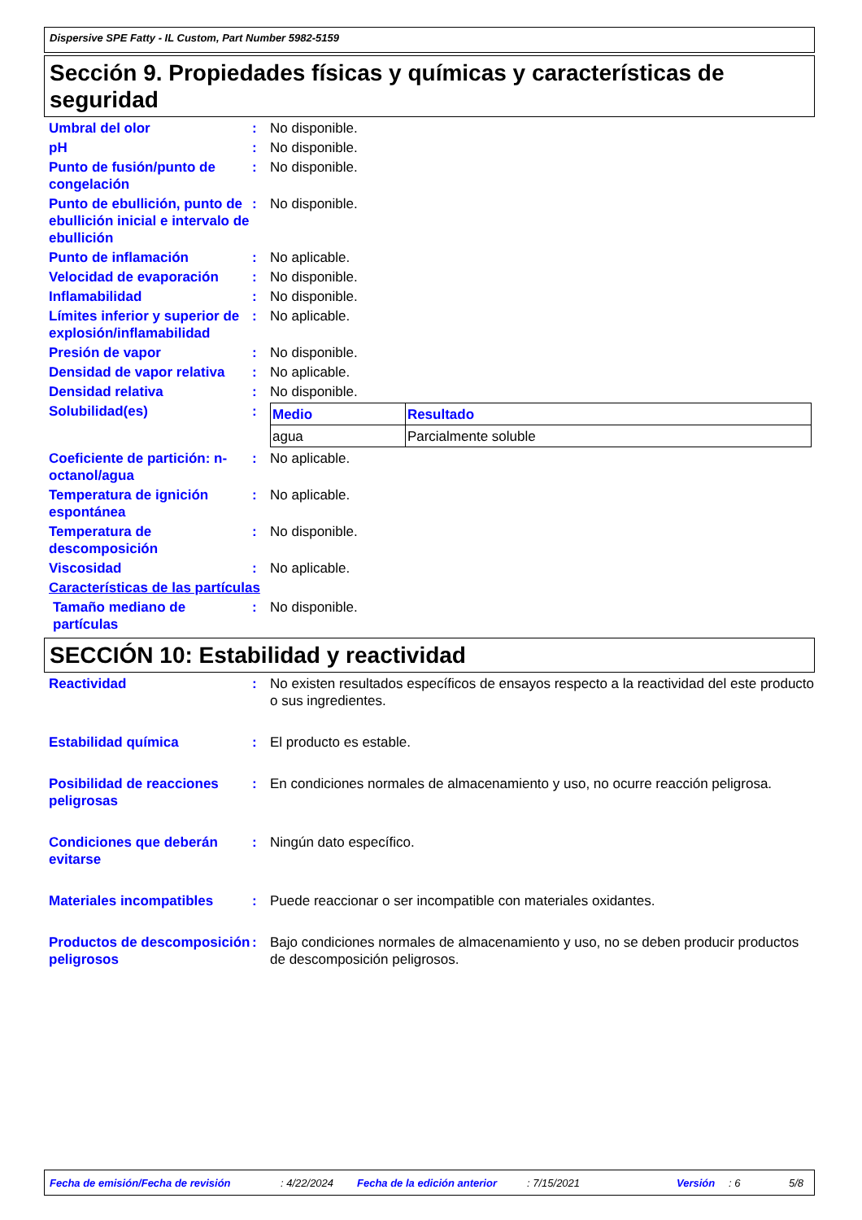Dispersive SPE Fatty - IL Custom, Part Number 5982-5159
Sección 9. Propiedades físicas y químicas y características de seguridad
Umbral del olor : No disponible.
pH : No disponible.
Punto de fusión/punto de congelación
: No disponible.
Punto de ebullición, punto de ebullición inicial e intervalo de ebullición
: No disponible.
Punto de inflamación : No aplicable.
Velocidad de evaporación : No disponible.
Inflamabilidad : No disponible.
Límites inferior y superior de explosión/inflamabilidad
: No aplicable.
Presión de vapor : No disponible.
Densidad de vapor relativa
: No aplicable.
Densidad relativa : No disponible.
Solubilidad(es) :
| Medio | Resultado |
| --- | --- |
| agua | Parcialmente soluble |
Coeficiente de partición: n-octanol/agua
: No aplicable.
Temperatura de ignición espontánea
: No aplicable.
Temperatura de descomposición
: No disponible.
Viscosidad : No aplicable.
Características de las partículas
Tamaño mediano de partículas
: No disponible.
SECCIÓN 10: Estabilidad y reactividad
Reactividad : No existen resultados específicos de ensayos respecto a la reactividad del este producto o sus ingredientes.
Estabilidad química : El producto es estable.
Posibilidad de reacciones peligrosas
: En condiciones normales de almacenamiento y uso, no ocurre reacción peligrosa.
Condiciones que deberán evitarse
: Ningún dato específico.
Materiales incompatibles : Puede reaccionar o ser incompatible con materiales oxidantes.
Productos de descomposición peligrosos
: Bajo condiciones normales de almacenamiento y uso, no se deben producir productos de descomposición peligrosos.
Fecha de emisión/Fecha de revisión: 4/22/2024 Fecha de la edición anterior: 7/15/2021 Versión: 6 5/8